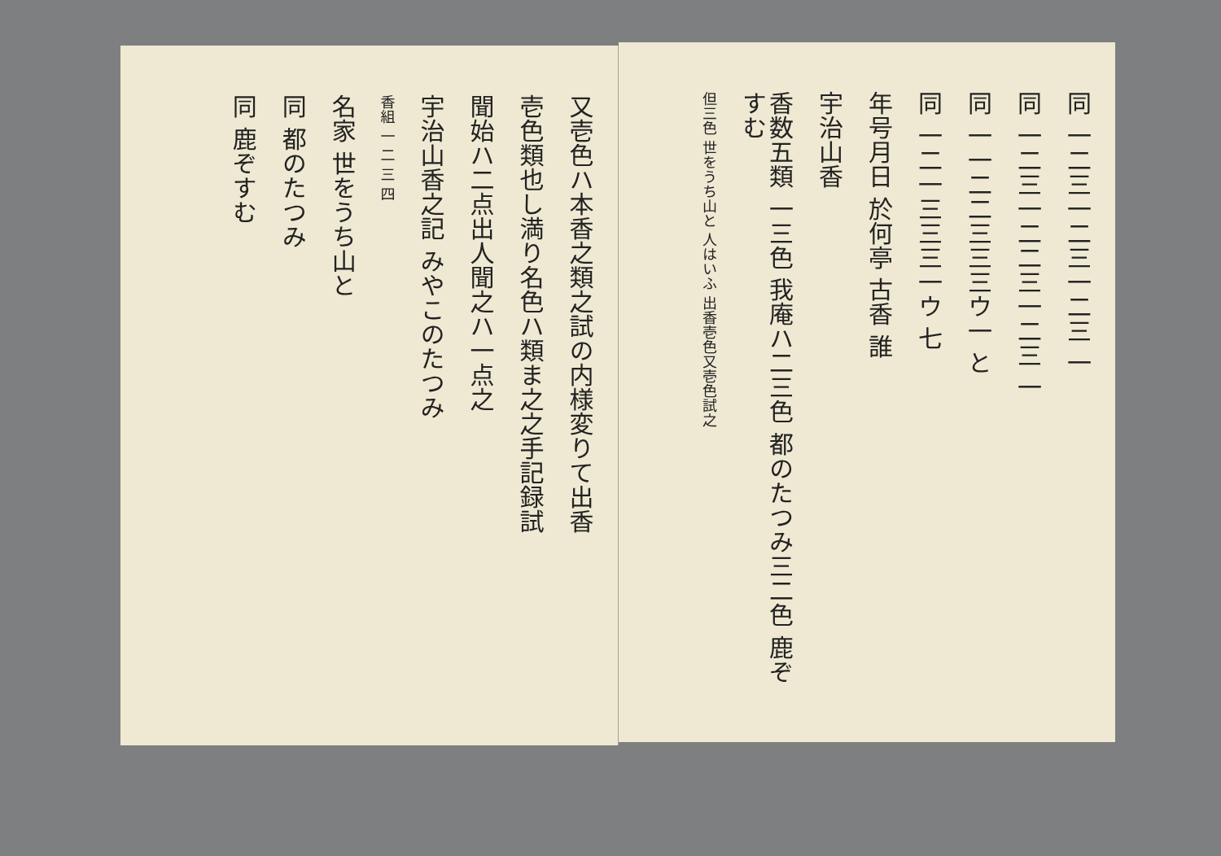又壱色ハ本香之類之試の内様変りて出香
壱色類也し満り名色ハ類ま之之手記録試
聞始ハ二点出人聞之ハ一点之
宇治山香之記 みやこのたつみ
香組 一 二 三 四
名家 世をうち山と
同 都のたつみ
同 鹿ぞすむ
同 一二三一二三一二三 一
同 一二三一二二三一二三 一
同 一一二二三三三ウ一 と
同 一二一三三三一ウ 七
年号月日 於何亭 古香 誰
宇治山香
香数五類 一三色 我庵ハ二三色 都のたつみ三二色 鹿ぞすむ
但三色 世をうち山と 人はいふ 出香壱色又壱色試之